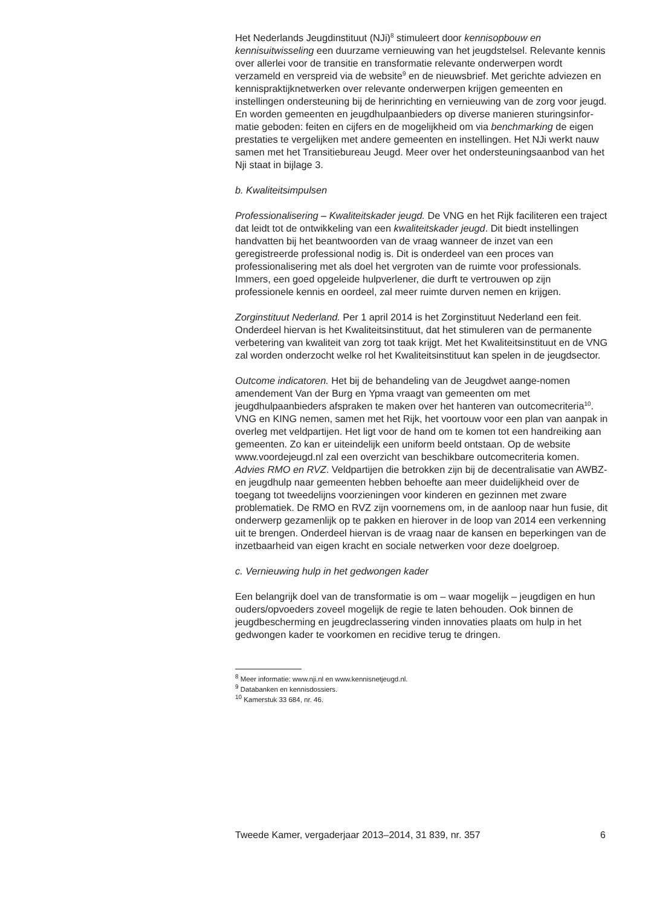Het Nederlands Jeugdinstituut (NJi)<sup>8</sup> stimuleert door kennisopbouw en kennisuitwisseling een duurzame vernieuwing van het jeugdstelsel. Relevante kennis over allerlei voor de transitie en transformatie relevante onderwerpen wordt verzameld en verspreid via de website<sup>9</sup> en de nieuwsbrief. Met gerichte adviezen en kennispraktijknetwerken over relevante onderwerpen krijgen gemeenten en instellingen ondersteuning bij de herinrichting en vernieuwing van de zorg voor jeugd. En worden gemeenten en jeugdhulpaanbieders op diverse manieren sturingsinfor-matie geboden: feiten en cijfers en de mogelijkheid om via benchmarking de eigen prestaties te vergelijken met andere gemeenten en instellingen. Het NJi werkt nauw samen met het Transitiebureau Jeugd. Meer over het ondersteuningsaanbod van het Nji staat in bijlage 3.
b. Kwaliteitsimpulsen
Professionalisering – Kwaliteitskader jeugd. De VNG en het Rijk faciliteren een traject dat leidt tot de ontwikkeling van een kwaliteitskader jeugd. Dit biedt instellingen handvatten bij het beantwoorden van de vraag wanneer de inzet van een geregistreerde professional nodig is. Dit is onderdeel van een proces van professionalisering met als doel het vergroten van de ruimte voor professionals. Immers, een goed opgeleide hulpverlener, die durft te vertrouwen op zijn professionele kennis en oordeel, zal meer ruimte durven nemen en krijgen.
Zorginstituut Nederland. Per 1 april 2014 is het Zorginstituut Nederland een feit. Onderdeel hiervan is het Kwaliteitsinstituut, dat het stimuleren van de permanente verbetering van kwaliteit van zorg tot taak krijgt. Met het Kwaliteitsinstituut en de VNG zal worden onderzocht welke rol het Kwaliteitsinstituut kan spelen in de jeugdsector.
Outcome indicatoren. Het bij de behandeling van de Jeugdwet aange-nomen amendement Van der Burg en Ypma vraagt van gemeenten om met jeugdhulpaanbieders afspraken te maken over het hanteren van outcomecriteria<sup>10</sup>. VNG en KING nemen, samen met het Rijk, het voortouw voor een plan van aanpak in overleg met veldpartijen. Het ligt voor de hand om te komen tot een handreiking aan gemeenten. Zo kan er uiteindelijk een uniform beeld ontstaan. Op de website www.voordejeugd.nl zal een overzicht van beschikbare outcomecriteria komen.
Advies RMO en RVZ. Veldpartijen die betrokken zijn bij de decentralisatie van AWBZ- en jeugdhulp naar gemeenten hebben behoefte aan meer duidelijkheid over de toegang tot tweedelijns voorzieningen voor kinderen en gezinnen met zware problematiek. De RMO en RVZ zijn voornemens om, in de aanloop naar hun fusie, dit onderwerp gezamenlijk op te pakken en hierover in de loop van 2014 een verkenning uit te brengen. Onderdeel hiervan is de vraag naar de kansen en beperkingen van de inzetbaarheid van eigen kracht en sociale netwerken voor deze doelgroep.
c. Vernieuwing hulp in het gedwongen kader
Een belangrijk doel van de transformatie is om – waar mogelijk – jeugdigen en hun ouders/opvoeders zoveel mogelijk de regie te laten behouden. Ook binnen de jeugdbescherming en jeugdreclassering vinden innovaties plaats om hulp in het gedwongen kader te voorkomen en recidive terug te dringen.
<sup>8</sup> Meer informatie: www.nji.nl en www.kennisnetjeugd.nl.
<sup>9</sup> Databanken en kennisdossiers.
<sup>10</sup> Kamerstuk 33 684, nr. 46.
Tweede Kamer, vergaderjaar 2013–2014, 31 839, nr. 357 6